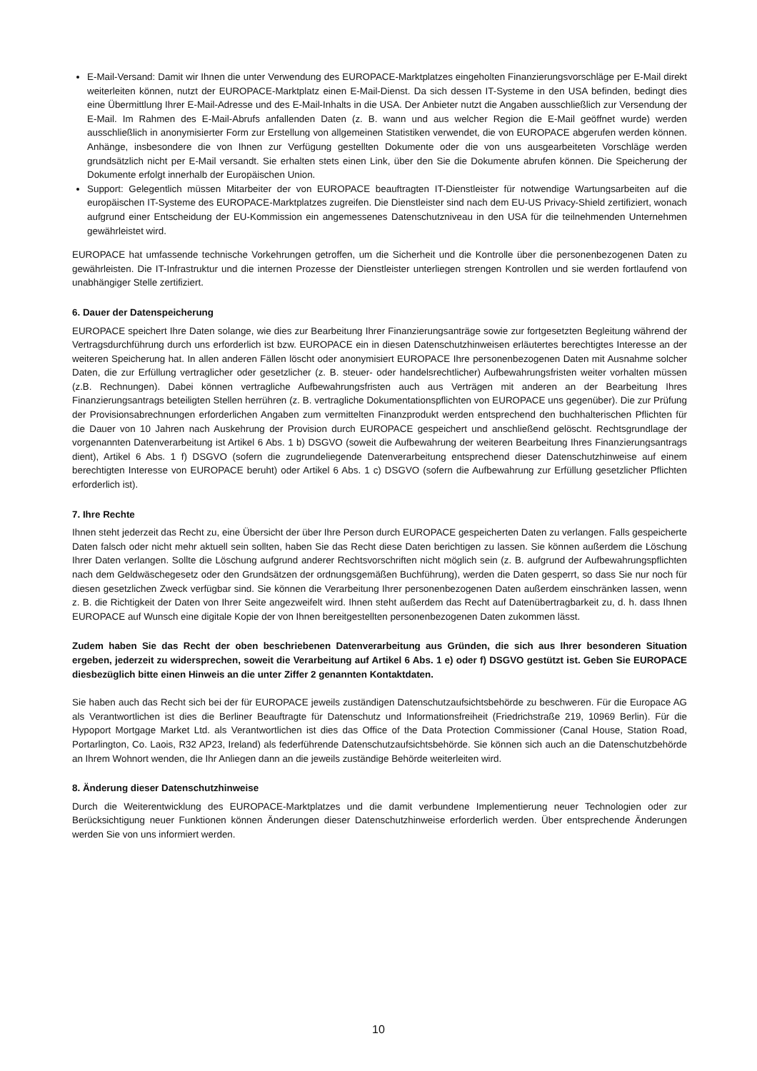E-Mail-Versand: Damit wir Ihnen die unter Verwendung des EUROPACE-Marktplatzes eingeholten Finanzierungsvorschläge per E-Mail direkt weiterleiten können, nutzt der EUROPACE-Marktplatz einen E-Mail-Dienst. Da sich dessen IT-Systeme in den USA befinden, bedingt dies eine Übermittlung Ihrer E-Mail-Adresse und des E-Mail-Inhalts in die USA. Der Anbieter nutzt die Angaben ausschließlich zur Versendung der E-Mail. Im Rahmen des E-Mail-Abrufs anfallenden Daten (z. B. wann und aus welcher Region die E-Mail geöffnet wurde) werden ausschließlich in anonymisierter Form zur Erstellung von allgemeinen Statistiken verwendet, die von EUROPACE abgerufen werden können. Anhänge, insbesondere die von Ihnen zur Verfügung gestellten Dokumente oder die von uns ausgearbeiteten Vorschläge werden grundsätzlich nicht per E-Mail versandt. Sie erhalten stets einen Link, über den Sie die Dokumente abrufen können. Die Speicherung der Dokumente erfolgt innerhalb der Europäischen Union.
Support: Gelegentlich müssen Mitarbeiter der von EUROPACE beauftragten IT-Dienstleister für notwendige Wartungsarbeiten auf die europäischen IT-Systeme des EUROPACE-Marktplatzes zugreifen. Die Dienstleister sind nach dem EU-US Privacy-Shield zertifiziert, wonach aufgrund einer Entscheidung der EU-Kommission ein angemessenes Datenschutzniveau in den USA für die teilnehmenden Unternehmen gewährleistet wird.
EUROPACE hat umfassende technische Vorkehrungen getroffen, um die Sicherheit und die Kontrolle über die personenbezogenen Daten zu gewährleisten. Die IT-Infrastruktur und die internen Prozesse der Dienstleister unterliegen strengen Kontrollen und sie werden fortlaufend von unabhängiger Stelle zertifiziert.
6. Dauer der Datenspeicherung
EUROPACE speichert Ihre Daten solange, wie dies zur Bearbeitung Ihrer Finanzierungsanträge sowie zur fortgesetzten Begleitung während der Vertragsdurchführung durch uns erforderlich ist bzw. EUROPACE ein in diesen Datenschutzhinweisen erläutertes berechtigtes Interesse an der weiteren Speicherung hat. In allen anderen Fällen löscht oder anonymisiert EUROPACE Ihre personenbezogenen Daten mit Ausnahme solcher Daten, die zur Erfüllung vertraglicher oder gesetzlicher (z. B. steuer- oder handelsrechtlicher) Aufbewahrungsfristen weiter vorhalten müssen (z.B. Rechnungen). Dabei können vertragliche Aufbewahrungsfristen auch aus Verträgen mit anderen an der Bearbeitung Ihres Finanzierungsantrags beteiligten Stellen herrühren (z. B. vertragliche Dokumentationspflichten von EUROPACE uns gegenüber). Die zur Prüfung der Provisionsabrechnungen erforderlichen Angaben zum vermittelten Finanzprodukt werden entsprechend den buchhalterischen Pflichten für die Dauer von 10 Jahren nach Auskehrung der Provision durch EUROPACE gespeichert und anschließend gelöscht. Rechtsgrundlage der vorgenannten Datenverarbeitung ist Artikel 6 Abs. 1 b) DSGVO (soweit die Aufbewahrung der weiteren Bearbeitung Ihres Finanzierungsantrags dient), Artikel 6 Abs. 1 f) DSGVO (sofern die zugrundeliegende Datenverarbeitung entsprechend dieser Datenschutzhinweise auf einem berechtigten Interesse von EUROPACE beruht) oder Artikel 6 Abs. 1 c) DSGVO (sofern die Aufbewahrung zur Erfüllung gesetzlicher Pflichten erforderlich ist).
7. Ihre Rechte
Ihnen steht jederzeit das Recht zu, eine Übersicht der über Ihre Person durch EUROPACE gespeicherten Daten zu verlangen. Falls gespeicherte Daten falsch oder nicht mehr aktuell sein sollten, haben Sie das Recht diese Daten berichtigen zu lassen. Sie können außerdem die Löschung Ihrer Daten verlangen. Sollte die Löschung aufgrund anderer Rechtsvorschriften nicht möglich sein (z. B. aufgrund der Aufbewahrungspflichten nach dem Geldwäschegesetz oder den Grundsätzen der ordnungsgemäßen Buchführung), werden die Daten gesperrt, so dass Sie nur noch für diesen gesetzlichen Zweck verfügbar sind. Sie können die Verarbeitung Ihrer personenbezogenen Daten außerdem einschränken lassen, wenn z. B. die Richtigkeit der Daten von Ihrer Seite angezweifelt wird. Ihnen steht außerdem das Recht auf Datenübertragbarkeit zu, d. h. dass Ihnen EUROPACE auf Wunsch eine digitale Kopie der von Ihnen bereitgestellten personenbezogenen Daten zukommen lässt.
Zudem haben Sie das Recht der oben beschriebenen Datenverarbeitung aus Gründen, die sich aus Ihrer besonderen Situation ergeben, jederzeit zu widersprechen, soweit die Verarbeitung auf Artikel 6 Abs. 1 e) oder f) DSGVO gestützt ist. Geben Sie EUROPACE diesbezüglich bitte einen Hinweis an die unter Ziffer 2 genannten Kontaktdaten.
Sie haben auch das Recht sich bei der für EUROPACE jeweils zuständigen Datenschutzaufsichtsbehörde zu beschweren. Für die Europace AG als Verantwortlichen ist dies die Berliner Beauftragte für Datenschutz und Informationsfreiheit (Friedrichstraße 219, 10969 Berlin). Für die Hypoport Mortgage Market Ltd. als Verantwortlichen ist dies das Office of the Data Protection Commissioner (Canal House, Station Road, Portarlington, Co. Laois, R32 AP23, Ireland) als federführende Datenschutzaufsichtsbehörde. Sie können sich auch an die Datenschutzbehörde an Ihrem Wohnort wenden, die Ihr Anliegen dann an die jeweils zuständige Behörde weiterleiten wird.
8. Änderung dieser Datenschutzhinweise
Durch die Weiterentwicklung des EUROPACE-Marktplatzes und die damit verbundene Implementierung neuer Technologien oder zur Berücksichtigung neuer Funktionen können Änderungen dieser Datenschutzhinweise erforderlich werden. Über entsprechende Änderungen werden Sie von uns informiert werden.
10